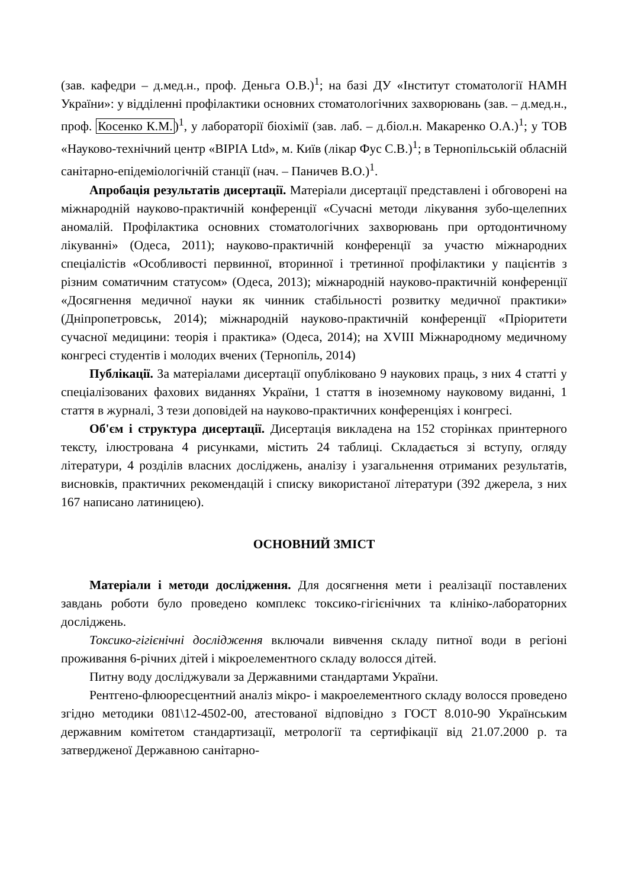(зав. кафедри – д.мед.н., проф. Деньга О.В.)<sup>1</sup>; на базі ДУ «Інститут стоматології НАМН України»: у відділенні профілактики основних стоматологічних захворювань (зав. – д.мед.н., проф. Косенко К.М.)<sup>1</sup>, у лабораторії біохімії (зав. лаб. – д.біол.н. Макаренко О.А.)<sup>1</sup>; у ТОВ «Науково-технічний центр «ВІРІА Ltd», м. Київ (лікар Фус С.В.)<sup>1</sup>; в Тернопільській обласній санітарно-епідеміологічній станції (нач. – Паничев В.О.)<sup>1</sup>.
Апробація результатів дисертації. Матеріали дисертації представлені і обговорені на міжнародній науково-практичній конференції «Сучасні методи лікування зубо-щелепних аномалій. Профілактика основних стоматологічних захворювань при ортодонтичному лікуванні» (Одеса, 2011); науково-практичній конференції за участю міжнародних спеціалістів «Особливості первинної, вторинної і третинної профілактики у пацієнтів з різним соматичним статусом» (Одеса, 2013); міжнародній науково-практичній конференції «Досягнення медичної науки як чинник стабільності розвитку медичної практики» (Дніпропетровськ, 2014); міжнародній науково-практичній конференції «Пріоритети сучасної медицини: теорія і практика» (Одеса, 2014); на XVIII Міжнародному медичному конгресі студентів і молодих вчених (Тернопіль, 2014)
Публікації. За матеріалами дисертації опубліковано 9 наукових праць, з них 4 статті у спеціалізованих фахових виданнях України, 1 стаття в іноземному науковому виданні, 1 стаття в журналі, 3 тези доповідей на науково-практичних конференціях і конгресі.
Об'єм і структура дисертації. Дисертація викладена на 152 сторінках принтерного тексту, ілюстрована 4 рисунками, містить 24 таблиці. Складається зі вступу, огляду літератури, 4 розділів власних досліджень, аналізу і узагальнення отриманих результатів, висновків, практичних рекомендацій і списку використаної літератури (392 джерела, з них 167 написано латиницею).
ОСНОВНИЙ ЗМІСТ
Матеріали і методи дослідження. Для досягнення мети і реалізації поставлених завдань роботи було проведено комплекс токсико-гігієнічних та клініко-лабораторних досліджень.
Токсико-гігієнічні дослідження включали вивчення складу питної води в регіоні проживання 6-річних дітей і мікроелементного складу волосся дітей.
Питну воду досліджували за Державними стандартами України.
Рентгено-флюоресцентний аналіз мікро- і макроелементного складу волосся проведено згідно методики 081\12-4502-00, атестованої відповідно з ГОСТ 8.010-90 Українським державним комітетом стандартизації, метрології та сертифікації від 21.07.2000 р. та затвердженої Державною санітарно-